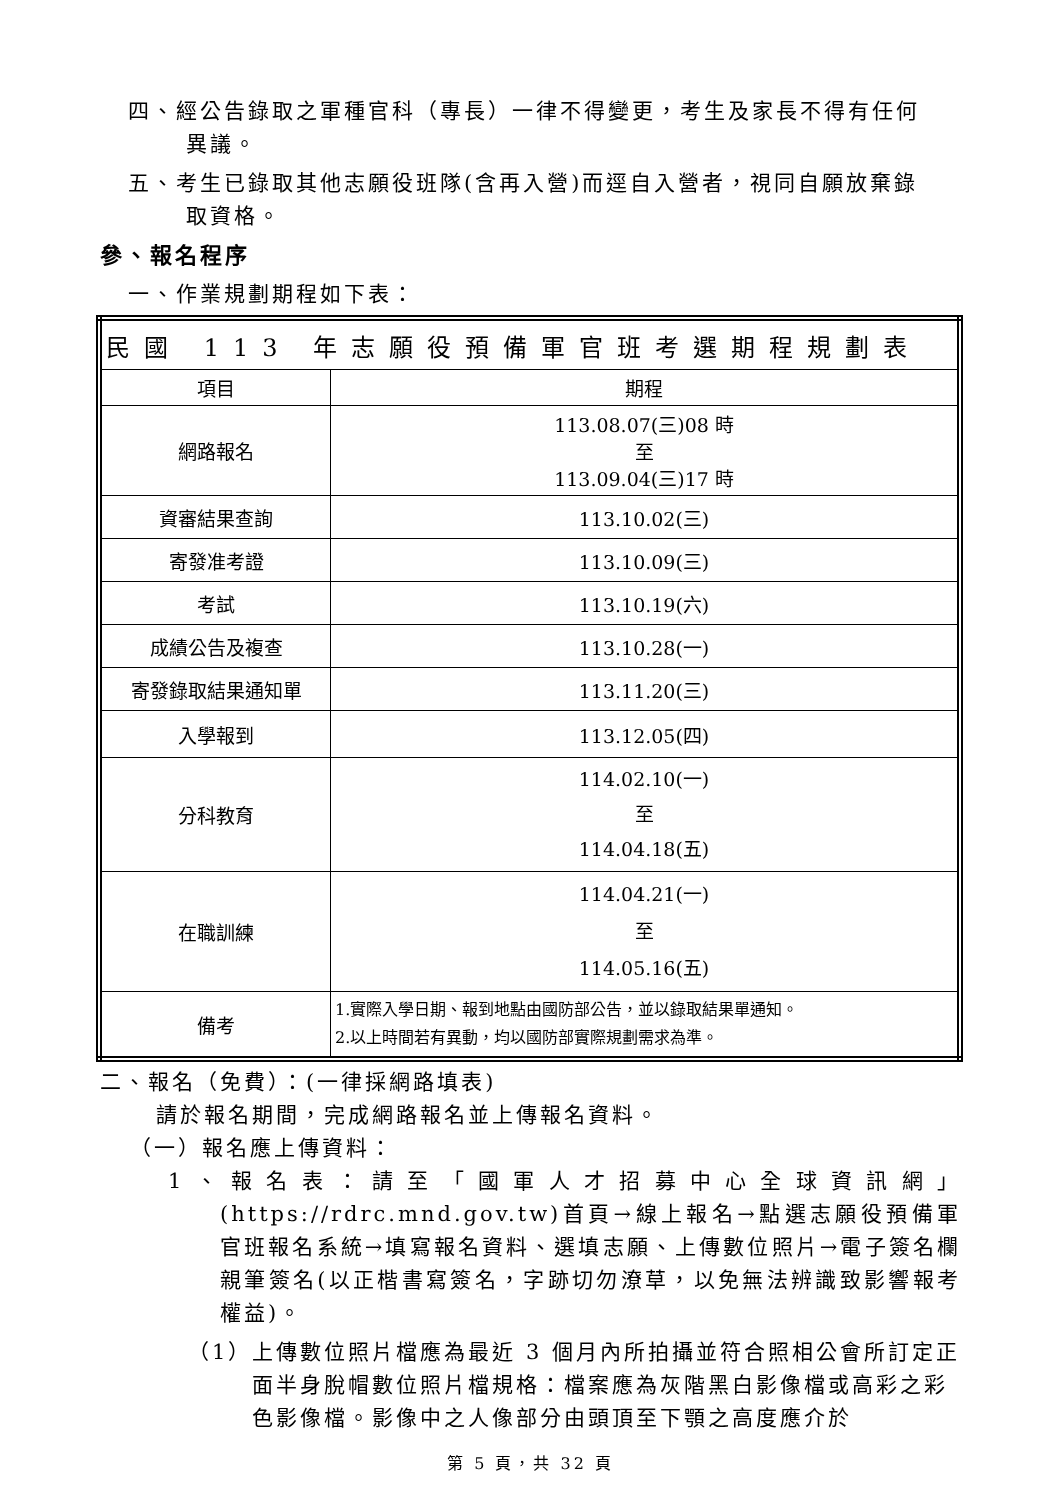四、經公告錄取之軍種官科（專長）一律不得變更，考生及家長不得有任何
異議。
五、考生已錄取其他志願役班隊(含再入營)而逕自入營者，視同自願放棄錄
取資格。
參、報名程序
一、作業規劃期程如下表：
| 民國 113 年志願役預備軍官班考選期程規劃表 | |
| --- | --- |
| 項目 | 期程 |
| 網路報名 | 113.08.07(三)08 時 至 113.09.04(三)17 時 |
| 資審結果查詢 | 113.10.02(三) |
| 寄發准考證 | 113.10.09(三) |
| 考試 | 113.10.19(六) |
| 成績公告及複查 | 113.10.28(一) |
| 寄發錄取結果通知單 | 113.11.20(三) |
| 入學報到 | 113.12.05(四) |
| 分科教育 | 114.02.10(一) 至 114.04.18(五) |
| 在職訓練 | 114.04.21(一) 至 114.05.16(五) |
| 備考 | 1.實際入學日期、報到地點由國防部公告，並以錄取結果單通知。 2.以上時間若有異動，均以國防部實際規劃需求為準。 |
二、報名（免費）：(一律採網路填表)
請於報名期間，完成網路報名並上傳報名資料。
（一）報名應上傳資料：
1、報名表：請至「國軍人才招募中心全球資訊網」(https://rdrc.mnd.gov.tw)首頁→線上報名→點選志願役預備軍官班報名系統→填寫報名資料、選填志願、上傳數位照片→電子簽名欄親筆簽名(以正楷書寫簽名，字跡切勿潦草，以免無法辨識致影響報考權益)。
（1）上傳數位照片檔應為最近 3 個月內所拍攝並符合照相公會所訂定正面半身脫帽數位照片檔規格：檔案應為灰階黑白影像檔或高彩之彩色影像檔。影像中之人像部分由頭頂至下顎之高度應介於
第 5 頁，共 32 頁